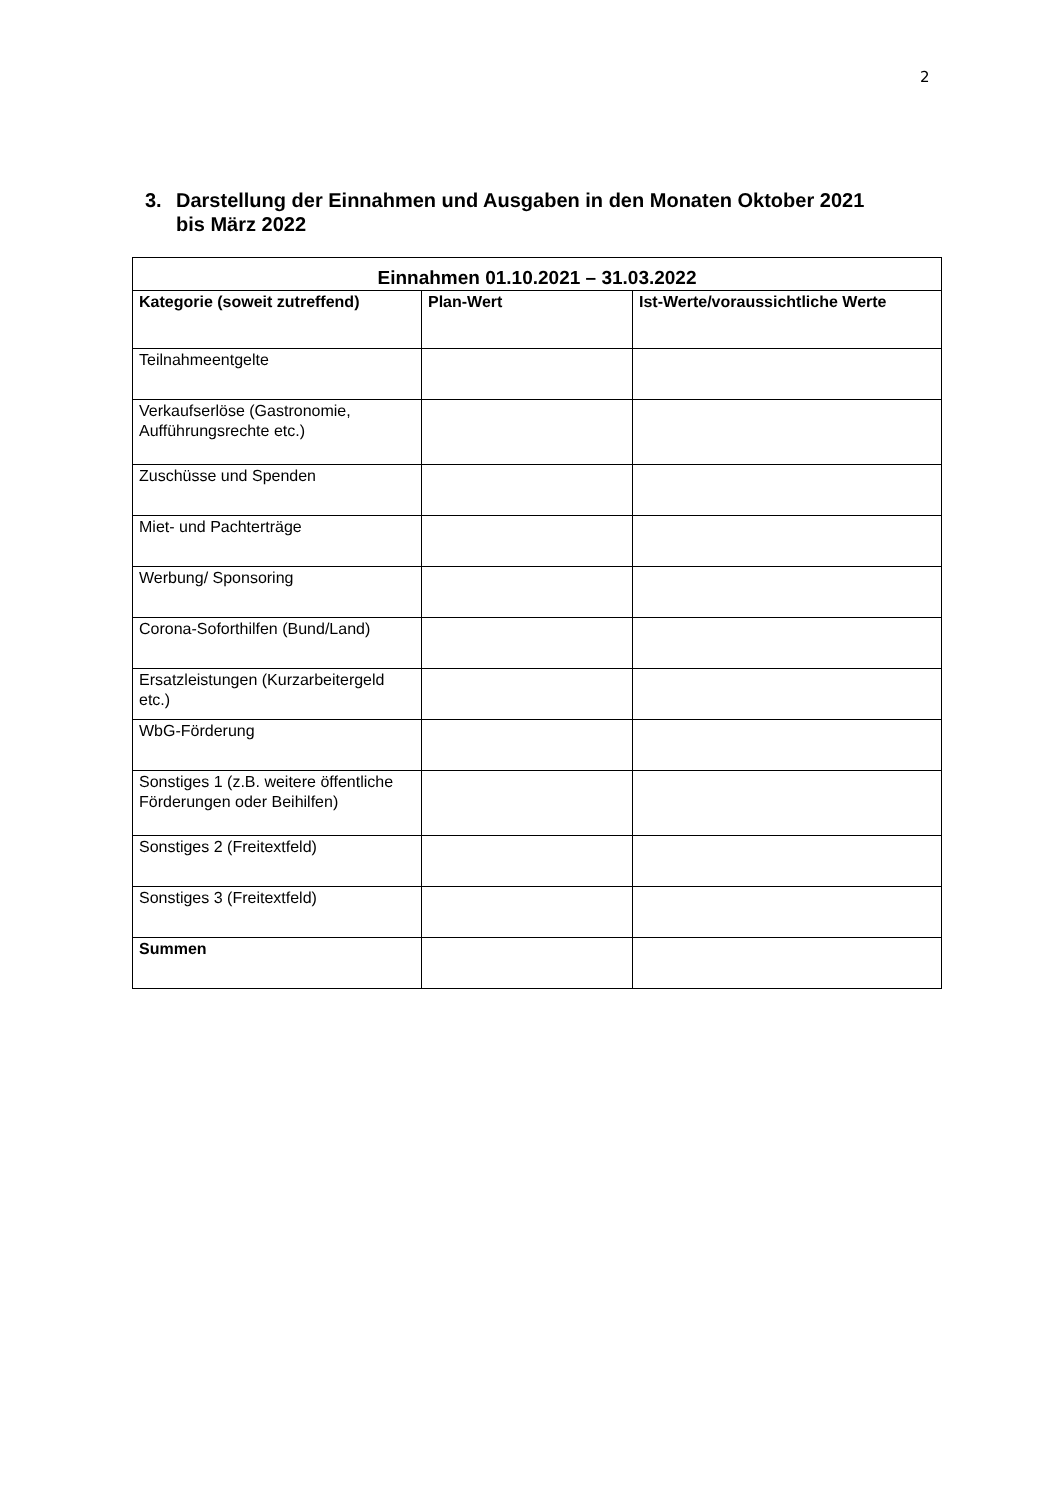2
3. Darstellung der Einnahmen und Ausgaben in den Monaten Oktober 2021
bis März 2022
| Einnahmen 01.10.2021 – 31.03.2022 | | |
| --- | --- | --- |
| Kategorie (soweit zutreffend) | Plan-Wert | Ist-Werte/voraussichtliche Werte |
| Teilnahmeentgelte | | |
| Verkaufserlöse (Gastronomie, Aufführungsrechte etc.) | | |
| Zuschüsse und Spenden | | |
| Miet- und Pachterträge | | |
| Werbung/ Sponsoring | | |
| Corona-Soforthilfen (Bund/Land) | | |
| Ersatzleistungen (Kurzarbeitergeld etc.) | | |
| WbG-Förderung | | |
| Sonstiges 1 (z.B. weitere öffentliche Förderungen oder Beihilfen) | | |
| Sonstiges 2 (Freitextfeld) | | |
| Sonstiges 3 (Freitextfeld) | | |
| Summen | | |